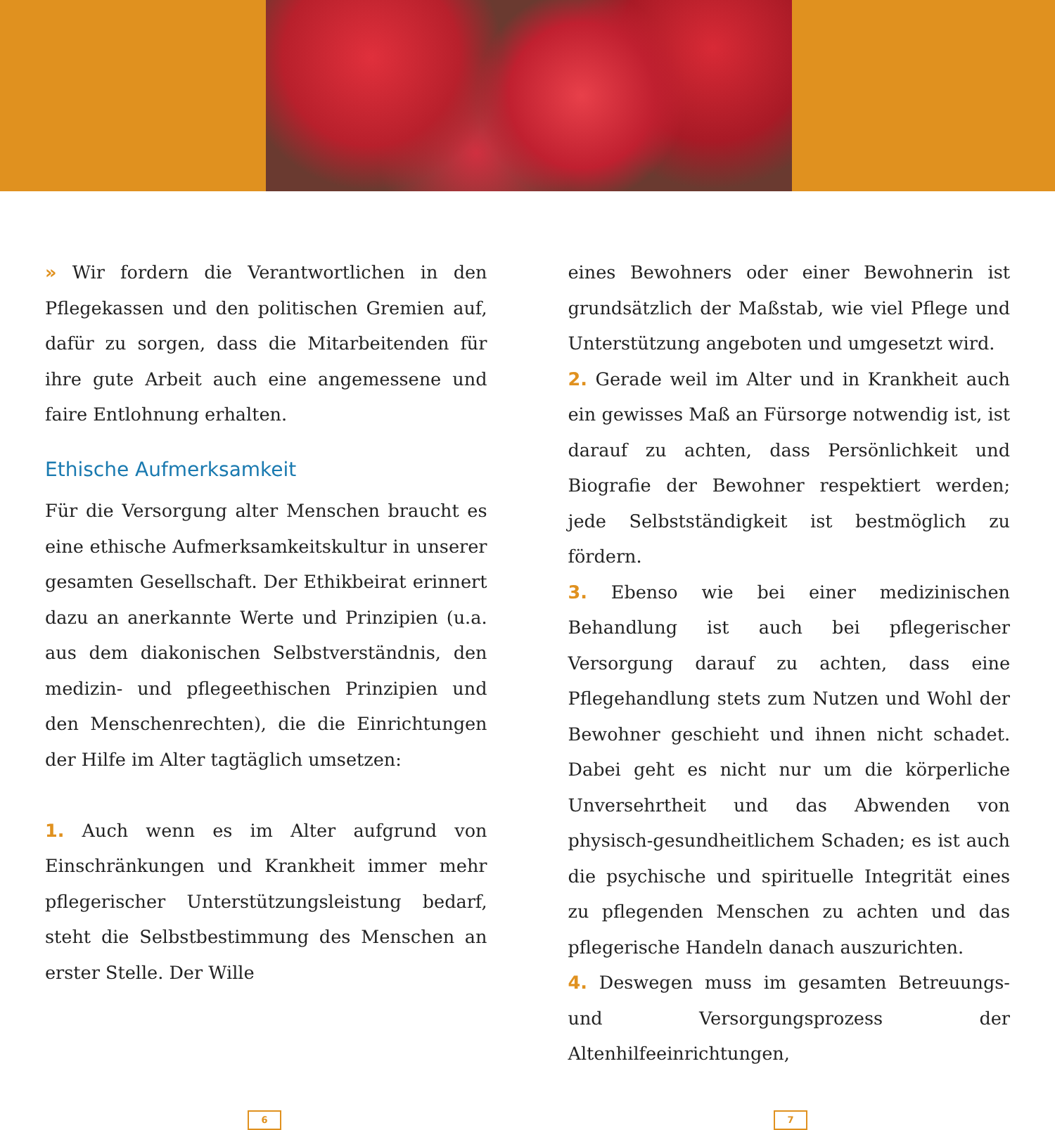» Wir fordern die Verantwortlichen in den Pflegekassen und den politischen Gremien auf, dafür zu sorgen, dass die Mitarbeitenden für ihre gute Arbeit auch eine angemessene und faire Entlohnung erhalten.
Ethische Aufmerksamkeit
Für die Versorgung alter Menschen braucht es eine ethische Aufmerksamkeitskultur in unserer gesamten Gesellschaft. Der Ethikbeirat erinnert dazu an anerkannte Werte und Prinzipien (u.a. aus dem diakonischen Selbstverständnis, den medizin- und pflegeethischen Prinzipien und den Menschenrechten), die die Einrichtungen der Hilfe im Alter tagtäglich umsetzen:
1. Auch wenn es im Alter aufgrund von Einschränkungen und Krankheit immer mehr pflegerischer Unterstützungsleistung bedarf, steht die Selbstbestimmung des Menschen an erster Stelle. Der Wille
eines Bewohners oder einer Bewohnerin ist grundsätzlich der Maßstab, wie viel Pflege und Unterstützung angeboten und umgesetzt wird.
2. Gerade weil im Alter und in Krankheit auch ein gewisses Maß an Fürsorge notwendig ist, ist darauf zu achten, dass Persönlichkeit und Biografie der Bewohner respektiert werden; jede Selbstständigkeit ist bestmöglich zu fördern.
3. Ebenso wie bei einer medizinischen Behandlung ist auch bei pflegerischer Versorgung darauf zu achten, dass eine Pflegehandlung stets zum Nutzen und Wohl der Bewohner geschieht und ihnen nicht schadet. Dabei geht es nicht nur um die körperliche Unversehrtheit und das Abwenden von physisch-gesundheitlichem Schaden; es ist auch die psychische und spirituelle Integrität eines zu pflegenden Menschen zu achten und das pflegerische Handeln danach auszurichten.
4. Deswegen muss im gesamten Betreuungs- und Versorgungsprozess der Altenhilfeeinrichtungen,
6 7